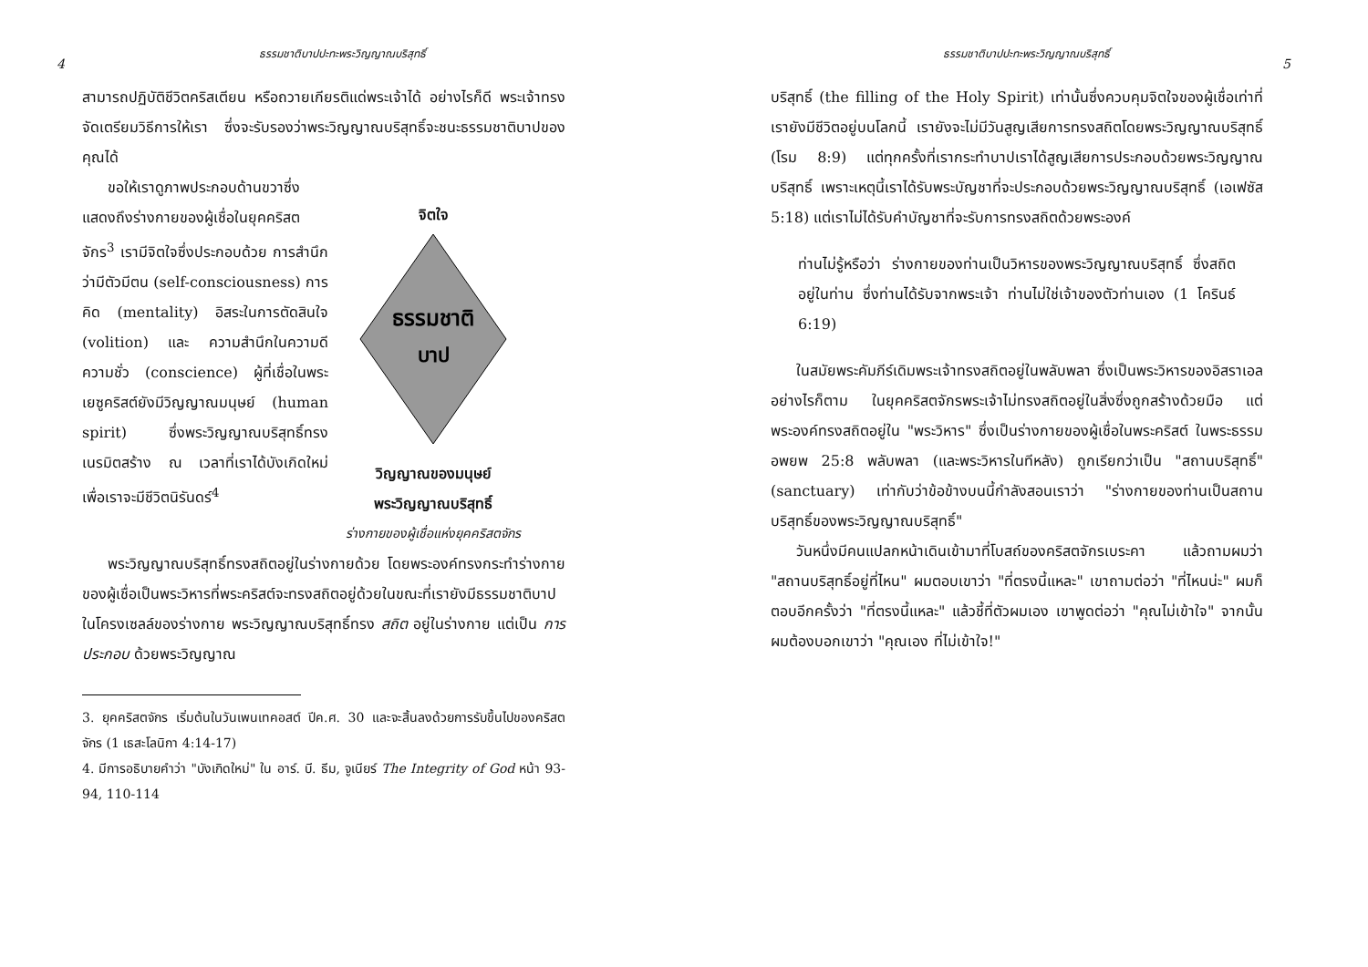ธรรมชาติบาปปะทะพระวิญญาณบริสุทธิ์
4
สามารถปฏิบัติชีวิตคริสเตียน หรือถวายเกียรติแด่พระเจ้าได้ อย่างไรก็ดี พระเจ้าทรงจัดเตรียมวิธีการให้เรา ซึ่งจะรับรองว่าพระวิญญาณบริสุทธิ์จะชนะธรรมชาติบาปของคุณได้
ขอให้เราดูภาพประกอบด้านขวาซึ่งแสดงถึงร่างกายของผู้เชื่อในยุคคริสตจักร<sup>3</sup> เรามีจิตใจซึ่งประกอบด้วย การสำนึกว่ามีตัวมีตน (self-consciousness) การคิด (mentality) อิสระในการตัดสินใจ (volition) และ ความสำนึกในความดีความชั่ว (conscience) ผู้ที่เชื่อในพระเยซูคริสต์ยังมีวิญญาณมนุษย์ (human spirit) ซึ่งพระวิญญาณบริสุทธิ์ทรงเนรมิตสร้าง ณ เวลาที่เราได้บังเกิดใหม่ เพื่อเราจะมีชีวิตนิรันดร์<sup>4</sup>
จิตใจ
ธรรมชาติ
บาป
วิญญาณของมนุษย์
พระวิญญาณบริสุทธิ์
ร่างกายของผู้เชื่อแห่งยุคคริสตจักร
พระวิญญาณบริสุทธิ์ทรงสถิตอยู่ในร่างกายด้วย โดยพระองค์ทรงกระทำร่างกายของผู้เชื่อเป็นพระวิหารที่พระคริสต์จะทรงสถิตอยู่ด้วยในขณะที่เรายังมีธรรมชาติบาปในโครงเซลล์ของร่างกาย พระวิญญาณบริสุทธิ์ทรง สถิต อยู่ในร่างกาย แต่เป็น การประกอบ ด้วยพระวิญญาณ
3. ยุคคริสตจักร เริ่มต้นในวันเพนเทคอสต์ ปีค.ศ. 30 และจะสิ้นลงด้วยการรับขึ้นไปของคริสตจักร (1 เธสะโลนิกา 4:14-17)
4. มีการอธิบายคำว่า "บังเกิดใหม่" ใน อาร์. บี. ธีม, จูเนียร์ The Integrity of God หน้า 93-94, 110-114
ธรรมชาติบาปปะทะพระวิญญาณบริสุทธิ์
5
บริสุทธิ์ (the filling of the Holy Spirit) เท่านั้นซึ่งควบคุมจิตใจของผู้เชื่อเท่าที่เรายังมีชีวิตอยู่บนโลกนี้ เรายังจะไม่มีวันสูญเสียการทรงสถิตโดยพระวิญญาณบริสุทธิ์ (โรม 8:9) แต่ทุกครั้งที่เรากระทำบาปเราได้สูญเสียการประกอบด้วยพระวิญญาณบริสุทธิ์ เพราะเหตุนี้เราได้รับพระบัญชาที่จะประกอบด้วยพระวิญญาณบริสุทธิ์ (เอเฟซัส 5:18) แต่เราไม่ได้รับคำบัญชาที่จะรับการทรงสถิตด้วยพระองค์
ท่านไม่รู้หรือว่า ร่างกายของท่านเป็นวิหารของพระวิญญาณบริสุทธิ์ ซึ่งสถิตอยู่ในท่าน ซึ่งท่านได้รับจากพระเจ้า ท่านไม่ใช่เจ้าของตัวท่านเอง (1 โครินธ์ 6:19)
ในสมัยพระคัมภีร์เดิมพระเจ้าทรงสถิตอยู่ในพลับพลา ซึ่งเป็นพระวิหารของอิสราเอล อย่างไรก็ตาม ในยุคคริสตจักรพระเจ้าไม่ทรงสถิตอยู่ในสิ่งซึ่งถูกสร้างด้วยมือ แต่พระองค์ทรงสถิตอยู่ใน "พระวิหาร" ซึ่งเป็นร่างกายของผู้เชื่อในพระคริสต์ ในพระธรรมอพยพ 25:8 พลับพลา (และพระวิหารในทีหลัง) ถูกเรียกว่าเป็น "สถานบริสุทธิ์" (sanctuary) เท่ากับว่าข้อข้างบนนี้กำลังสอนเราว่า "ร่างกายของท่านเป็นสถานบริสุทธิ์ของพระวิญญาณบริสุทธิ์"
วันหนึ่งมีคนแปลกหน้าเดินเข้ามาที่โบสถ์ของคริสตจักรเบระคา แล้วถามผมว่า "สถานบริสุทธิ์อยู่ที่ไหน" ผมตอบเขาว่า "ที่ตรงนี้แหละ" เขาถามต่อว่า "ที่ไหนน่ะ" ผมก็ตอบอีกครั้งว่า "ที่ตรงนี้แหละ" แล้วชี้ที่ตัวผมเอง เขาพูดต่อว่า "คุณไม่เข้าใจ" จากนั้นผมต้องบอกเขาว่า "คุณเอง ที่ไม่เข้าใจ!"